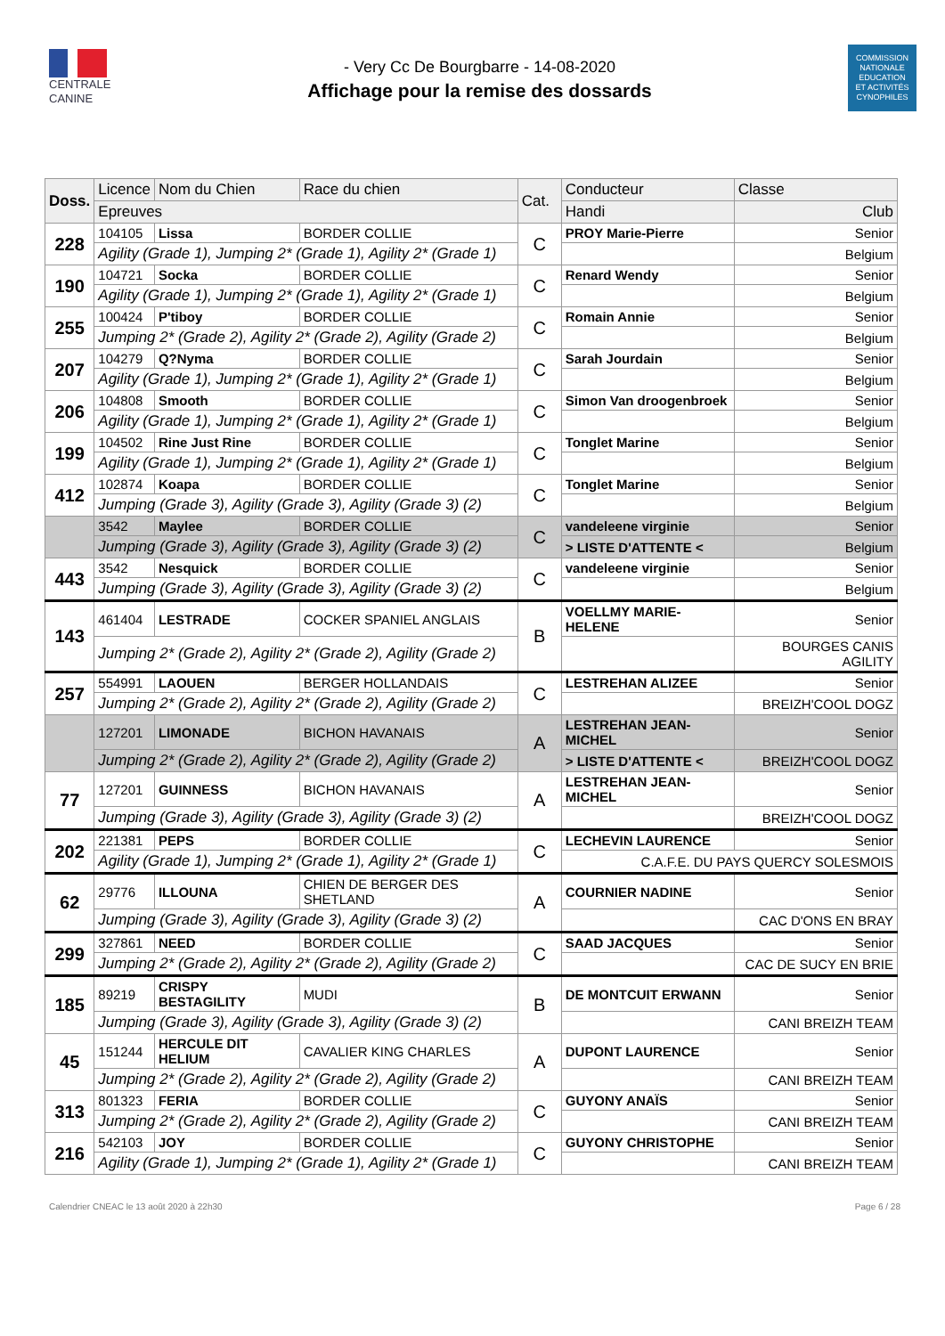CENTRALE
CANINE
- Very Cc De Bourgbarre - 14-08-2020
Affichage pour la remise des dossards
COMMISSION
NATIONALE
EDUCATION
ET ACTIVITÉS
CYNOPHILES
| Doss. | Licence | Nom du Chien | Race du chien | Cat. | Conducteur | Classe |
| --- | --- | --- | --- | --- | --- | --- |
| | Epreuves | | | | Handi | Club |
| 228 | 104105 | Lissa | BORDER COLLIE | C | PROY Marie-Pierre | Senior |
| | Agility (Grade 1), Jumping 2* (Grade 1), Agility 2* (Grade 1) | | | | | Belgium |
| 190 | 104721 | Socka | BORDER COLLIE | C | Renard Wendy | Senior |
| | Agility (Grade 1), Jumping 2* (Grade 1), Agility 2* (Grade 1) | | | | | Belgium |
| 255 | 100424 | P'tiboy | BORDER COLLIE | C | Romain Annie | Senior |
| | Jumping 2* (Grade 2), Agility 2* (Grade 2), Agility (Grade 2) | | | | | Belgium |
| 207 | 104279 | Q?Nyma | BORDER COLLIE | C | Sarah Jourdain | Senior |
| | Agility (Grade 1), Jumping 2* (Grade 1), Agility 2* (Grade 1) | | | | | Belgium |
| 206 | 104808 | Smooth | BORDER COLLIE | C | Simon Van droogenbroek | Senior |
| | Agility (Grade 1), Jumping 2* (Grade 1), Agility 2* (Grade 1) | | | | | Belgium |
| 199 | 104502 | Rine Just Rine | BORDER COLLIE | C | Tonglet Marine | Senior |
| | Agility (Grade 1), Jumping 2* (Grade 1), Agility 2* (Grade 1) | | | | | Belgium |
| 412 | 102874 | Koapa | BORDER COLLIE | C | Tonglet Marine | Senior |
| | Jumping (Grade 3), Agility (Grade 3), Agility (Grade 3) (2) | | | | | Belgium |
| | 3542 | Maylee | BORDER COLLIE | C | vandeleene virginie | Senior |
| | Jumping (Grade 3), Agility (Grade 3), Agility (Grade 3) (2) | | | | > LISTE D'ATTENTE < | Belgium |
| 443 | 3542 | Nesquick | BORDER COLLIE | C | vandeleene virginie | Senior |
| | Jumping (Grade 3), Agility (Grade 3), Agility (Grade 3) (2) | | | | | Belgium |
| 143 | 461404 | LESTRADE | COCKER SPANIEL ANGLAIS | B | VOELLMY MARIE-HELENE | Senior |
| | Jumping 2* (Grade 2), Agility 2* (Grade 2), Agility (Grade 2) | | | | | BOURGES CANIS AGILITY |
| 257 | 554991 | LAOUEN | BERGER HOLLANDAIS | C | LESTREHAN ALIZEE | Senior |
| | Jumping 2* (Grade 2), Agility 2* (Grade 2), Agility (Grade 2) | | | | | BREIZH'COOL DOGZ |
| | 127201 | LIMONADE | BICHON HAVANAIS | A | LESTREHAN JEAN-MICHEL | Senior |
| | Jumping 2* (Grade 2), Agility 2* (Grade 2), Agility (Grade 2) | | | | > LISTE D'ATTENTE < | BREIZH'COOL DOGZ |
| 77 | 127201 | GUINNESS | BICHON HAVANAIS | A | LESTREHAN JEAN-MICHEL | Senior |
| | Jumping (Grade 3), Agility (Grade 3), Agility (Grade 3) (2) | | | | | BREIZH'COOL DOGZ |
| 202 | 221381 | PEPS | BORDER COLLIE | C | LECHEVIN LAURENCE | Senior |
| | Agility (Grade 1), Jumping 2* (Grade 1), Agility 2* (Grade 1) | | | | C.A.F.E. DU PAYS QUERCY SOLESMOIS | |
| 62 | 29776 | ILLOUNA | CHIEN DE BERGER DES SHETLAND | A | COURNIER NADINE | Senior |
| | Jumping (Grade 3), Agility (Grade 3), Agility (Grade 3) (2) | | | | | CAC D'ONS EN BRAY |
| 299 | 327861 | NEED | BORDER COLLIE | C | SAAD JACQUES | Senior |
| | Jumping 2* (Grade 2), Agility 2* (Grade 2), Agility (Grade 2) | | | | | CAC DE SUCY EN BRIE |
| 185 | 89219 | CRISPY BESTAGILITY | MUDI | B | DE MONTCUIT ERWANN | Senior |
| | Jumping (Grade 3), Agility (Grade 3), Agility (Grade 3) (2) | | | | | CANI BREIZH TEAM |
| 45 | 151244 | HERCULE DIT HELIUM | CAVALIER KING CHARLES | A | DUPONT LAURENCE | Senior |
| | Jumping 2* (Grade 2), Agility 2* (Grade 2), Agility (Grade 2) | | | | | CANI BREIZH TEAM |
| 313 | 801323 | FERIA | BORDER COLLIE | C | GUYONY ANAÏS | Senior |
| | Jumping 2* (Grade 2), Agility 2* (Grade 2), Agility (Grade 2) | | | | | CANI BREIZH TEAM |
| 216 | 542103 | JOY | BORDER COLLIE | C | GUYONY CHRISTOPHE | Senior |
| | Agility (Grade 1), Jumping 2* (Grade 1), Agility 2* (Grade 1) | | | | | CANI BREIZH TEAM |
Calendrier CNEAC le 13 août 2020 à 22h30 Page 6 / 28